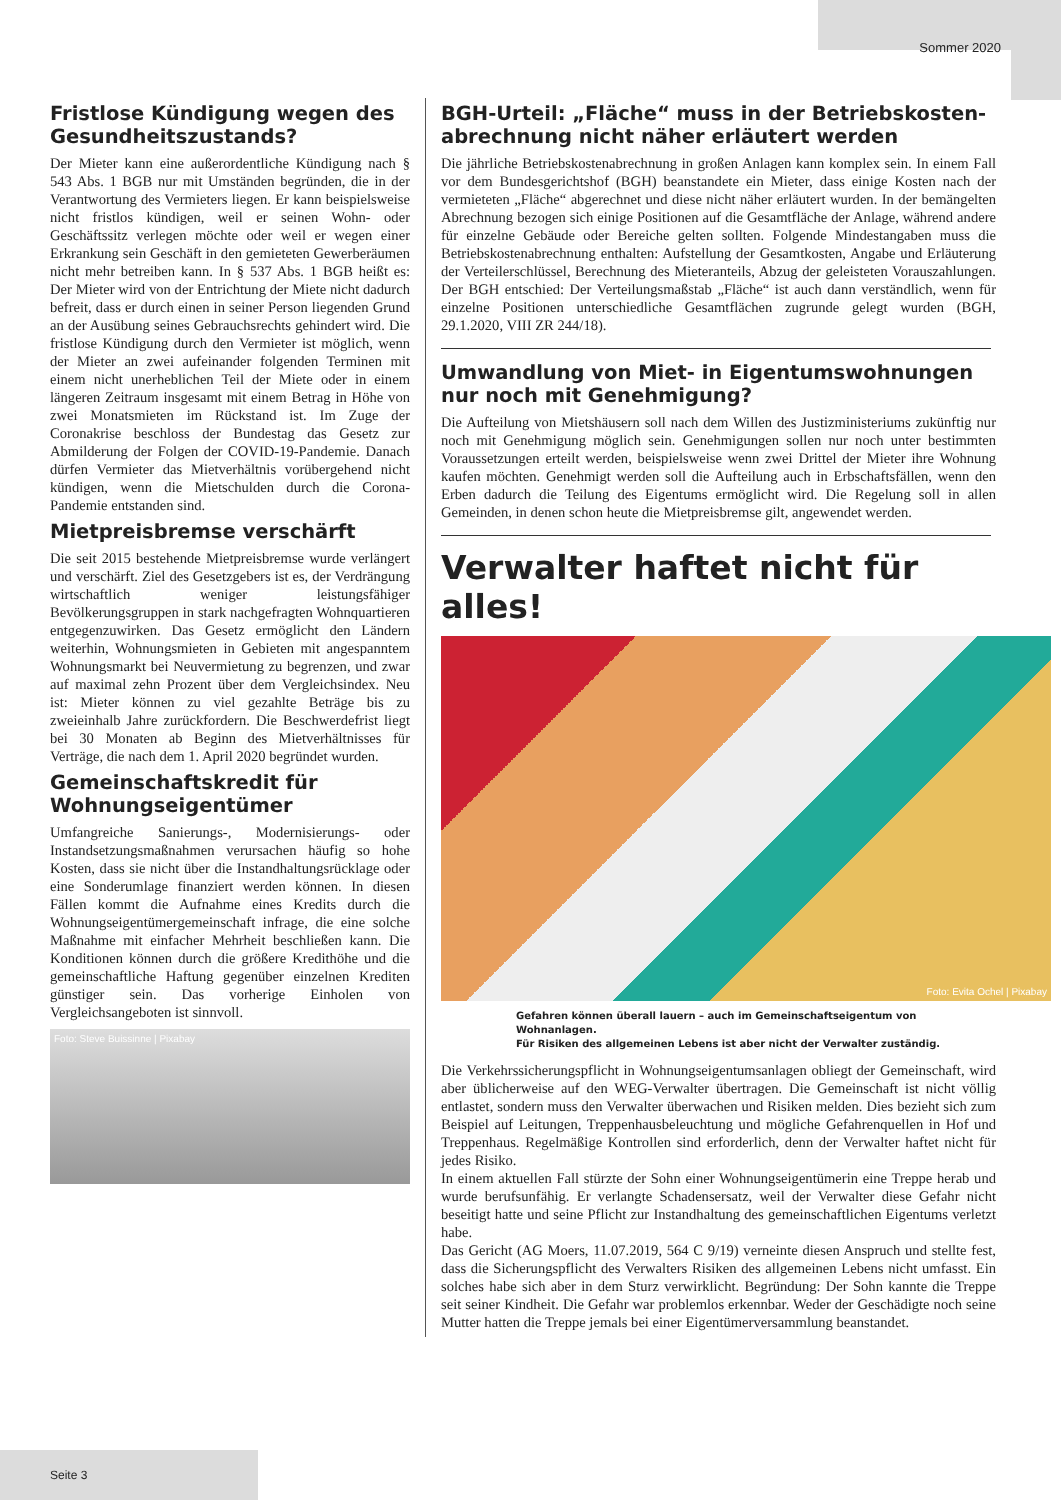Sommer 2020
Fristlose Kündigung wegen des Gesundheitszustands?
Der Mieter kann eine außerordentliche Kündigung nach § 543 Abs. 1 BGB nur mit Umständen begründen, die in der Verantwortung des Vermieters liegen. Er kann beispielsweise nicht fristlos kündigen, weil er seinen Wohn- oder Geschäftssitz verlegen möchte oder weil er wegen einer Erkrankung sein Geschäft in den gemieteten Gewerberäumen nicht mehr betreiben kann. In § 537 Abs. 1 BGB heißt es: Der Mieter wird von der Entrichtung der Miete nicht dadurch befreit, dass er durch einen in seiner Person liegenden Grund an der Ausübung seines Gebrauchsrechts gehindert wird. Die fristlose Kündigung durch den Vermieter ist möglich, wenn der Mieter an zwei aufeinander folgenden Terminen mit einem nicht unerheblichen Teil der Miete oder in einem längeren Zeitraum insgesamt mit einem Betrag in Höhe von zwei Monatsmieten im Rückstand ist. Im Zuge der Coronakrise beschloss der Bundestag das Gesetz zur Abmilderung der Folgen der COVID-19-Pandemie. Danach dürfen Vermieter das Mietverhältnis vorübergehend nicht kündigen, wenn die Mietschulden durch die Corona-Pandemie entstanden sind.
Mietpreisbremse verschärft
Die seit 2015 bestehende Mietpreisbremse wurde verlängert und verschärft. Ziel des Gesetzgebers ist es, der Verdrängung wirtschaftlich weniger leistungsfähiger Bevölkerungsgruppen in stark nachgefragten Wohnquartieren entgegenzuwirken. Das Gesetz ermöglicht den Ländern weiterhin, Wohnungsmieten in Gebieten mit angespanntem Wohnungsmarkt bei Neuvermietung zu begrenzen, und zwar auf maximal zehn Prozent über dem Vergleichsindex. Neu ist: Mieter können zu viel gezahlte Beträge bis zu zweieinhalb Jahre zurückfordern. Die Beschwerdefrist liegt bei 30 Monaten ab Beginn des Mietverhältnisses für Verträge, die nach dem 1. April 2020 begründet wurden.
Gemeinschaftskredit für Wohnungseigentümer
Umfangreiche Sanierungs-, Modernisierungs- oder Instandsetzungsmaßnahmen verursachen häufig so hohe Kosten, dass sie nicht über die Instandhaltungsrücklage oder eine Sonderumlage finanziert werden können. In diesen Fällen kommt die Aufnahme eines Kredits durch die Wohnungseigentümergemeinschaft infrage, die eine solche Maßnahme mit einfacher Mehrheit beschließen kann. Die Konditionen können durch die größere Kredithöhe und die gemeinschaftliche Haftung gegenüber einzelnen Krediten günstiger sein. Das vorherige Einholen von Vergleichsangeboten ist sinnvoll.
Foto: Steve Buissinne | Pixabay
BGH-Urteil: „Fläche“ muss in der Betriebskosten­abrechnung nicht näher erläutert werden
Die jährliche Betriebskostenabrechnung in großen Anlagen kann komplex sein. In einem Fall vor dem Bundesgerichtshof (BGH) beanstandete ein Mieter, dass einige Kosten nach der vermieteten „Fläche“ abgerechnet und diese nicht näher erläutert wurden. In der bemängelten Abrechnung bezogen sich einige Positionen auf die Gesamtfläche der Anlage, während andere für einzelne Gebäude oder Bereiche gelten sollten. Folgende Mindestangaben muss die Betriebskostenabrechnung enthalten: Aufstellung der Gesamtkosten, Angabe und Erläuterung der Verteilerschlüssel, Berechnung des Mieteranteils, Abzug der geleisteten Vorauszahlungen. Der BGH entschied: Der Verteilungsmaßstab „Fläche“ ist auch dann verständlich, wenn für einzelne Positionen unterschiedliche Gesamtflächen zugrunde gelegt wurden (BGH, 29.1.2020, VIII ZR 244/18).
Umwandlung von Miet- in Eigentumswohnungen nur noch mit Genehmigung?
Die Aufteilung von Mietshäusern soll nach dem Willen des Justizministeriums zukünftig nur noch mit Genehmigung möglich sein. Genehmigungen sollen nur noch unter bestimmten Voraussetzungen erteilt werden, beispielsweise wenn zwei Drittel der Mieter ihre Wohnung kaufen möchten. Genehmigt werden soll die Aufteilung auch in Erbschaftsfällen, wenn den Erben dadurch die Teilung des Eigentums ermöglicht wird. Die Regelung soll in allen Gemeinden, in denen schon heute die Mietpreisbremse gilt, angewendet werden.
Verwalter haftet nicht für alles!
Foto: Evita Ochel | Pixabay
Gefahren können überall lauern – auch im Gemeinschaftseigentum von Wohnanlagen.
Für Risiken des allgemeinen Lebens ist aber nicht der Verwalter zuständig.
Die Verkehrssicherungspflicht in Wohnungseigentumsanlagen obliegt der Gemeinschaft, wird aber üblicherweise auf den WEG-Verwalter übertragen. Die Gemeinschaft ist nicht völlig entlastet, sondern muss den Verwalter überwachen und Risiken melden. Dies bezieht sich zum Beispiel auf Leitungen, Treppenhausbeleuchtung und mögliche Gefahrenquellen in Hof und Treppenhaus. Regelmäßige Kontrollen sind erforderlich, denn der Verwalter haftet nicht für jedes Risiko.
In einem aktuellen Fall stürzte der Sohn einer Wohnungseigentümerin eine Treppe herab und wurde berufsunfähig. Er verlangte Schadensersatz, weil der Verwalter diese Gefahr nicht beseitigt hatte und seine Pflicht zur Instandhaltung des gemeinschaftlichen Eigentums verletzt habe.
Das Gericht (AG Moers, 11.07.2019, 564 C 9/19) verneinte diesen Anspruch und stellte fest, dass die Sicherungspflicht des Verwalters Risiken des allgemeinen Lebens nicht umfasst. Ein solches habe sich aber in dem Sturz verwirklicht. Begründung: Der Sohn kannte die Treppe seit seiner Kindheit. Die Gefahr war problemlos erkennbar. Weder der Geschädigte noch seine Mutter hatten die Treppe jemals bei einer Eigentümerversammlung beanstandet.
Seite 3